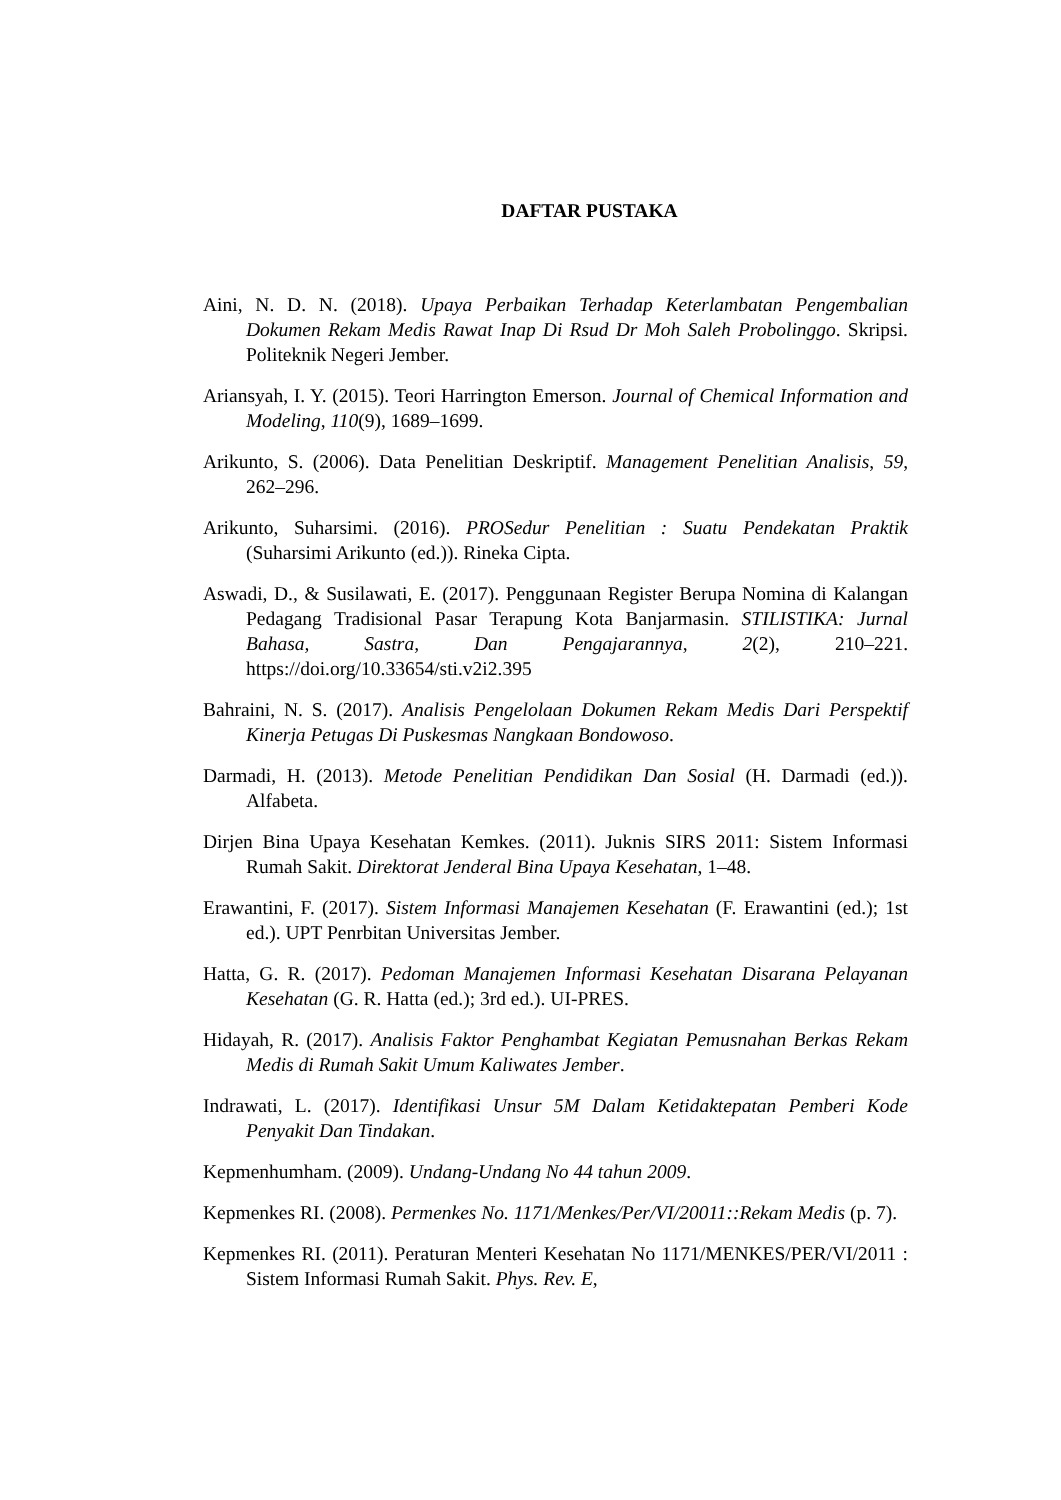DAFTAR PUSTAKA
Aini, N. D. N. (2018). Upaya Perbaikan Terhadap Keterlambatan Pengembalian Dokumen Rekam Medis Rawat Inap Di Rsud Dr Moh Saleh Probolinggo. Skripsi. Politeknik Negeri Jember.
Ariansyah, I. Y. (2015). Teori Harrington Emerson. Journal of Chemical Information and Modeling, 110(9), 1689–1699.
Arikunto, S. (2006). Data Penelitian Deskriptif. Management Penelitian Analisis, 59, 262–296.
Arikunto, Suharsimi. (2016). PROSedur Penelitian : Suatu Pendekatan Praktik (Suharsimi Arikunto (ed.)). Rineka Cipta.
Aswadi, D., & Susilawati, E. (2017). Penggunaan Register Berupa Nomina di Kalangan Pedagang Tradisional Pasar Terapung Kota Banjarmasin. STILISTIKA: Jurnal Bahasa, Sastra, Dan Pengajarannya, 2(2), 210–221. https://doi.org/10.33654/sti.v2i2.395
Bahraini, N. S. (2017). Analisis Pengelolaan Dokumen Rekam Medis Dari Perspektif Kinerja Petugas Di Puskesmas Nangkaan Bondowoso.
Darmadi, H. (2013). Metode Penelitian Pendidikan Dan Sosial (H. Darmadi (ed.)). Alfabeta.
Dirjen Bina Upaya Kesehatan Kemkes. (2011). Juknis SIRS 2011: Sistem Informasi Rumah Sakit. Direktorat Jenderal Bina Upaya Kesehatan, 1–48.
Erawantini, F. (2017). Sistem Informasi Manajemen Kesehatan (F. Erawantini (ed.); 1st ed.). UPT Penrbitan Universitas Jember.
Hatta, G. R. (2017). Pedoman Manajemen Informasi Kesehatan Disarana Pelayanan Kesehatan (G. R. Hatta (ed.); 3rd ed.). UI-PRES.
Hidayah, R. (2017). Analisis Faktor Penghambat Kegiatan Pemusnahan Berkas Rekam Medis di Rumah Sakit Umum Kaliwates Jember.
Indrawati, L. (2017). Identifikasi Unsur 5M Dalam Ketidaktepatan Pemberi Kode Penyakit Dan Tindakan.
Kepmenhumham. (2009). Undang-Undang No 44 tahun 2009.
Kepmenkes RI. (2008). Permenkes No. 1171/Menkes/Per/VI/20011::Rekam Medis (p. 7).
Kepmenkes RI. (2011). Peraturan Menteri Kesehatan No 1171/MENKES/PER/VI/2011 : Sistem Informasi Rumah Sakit. Phys. Rev. E,